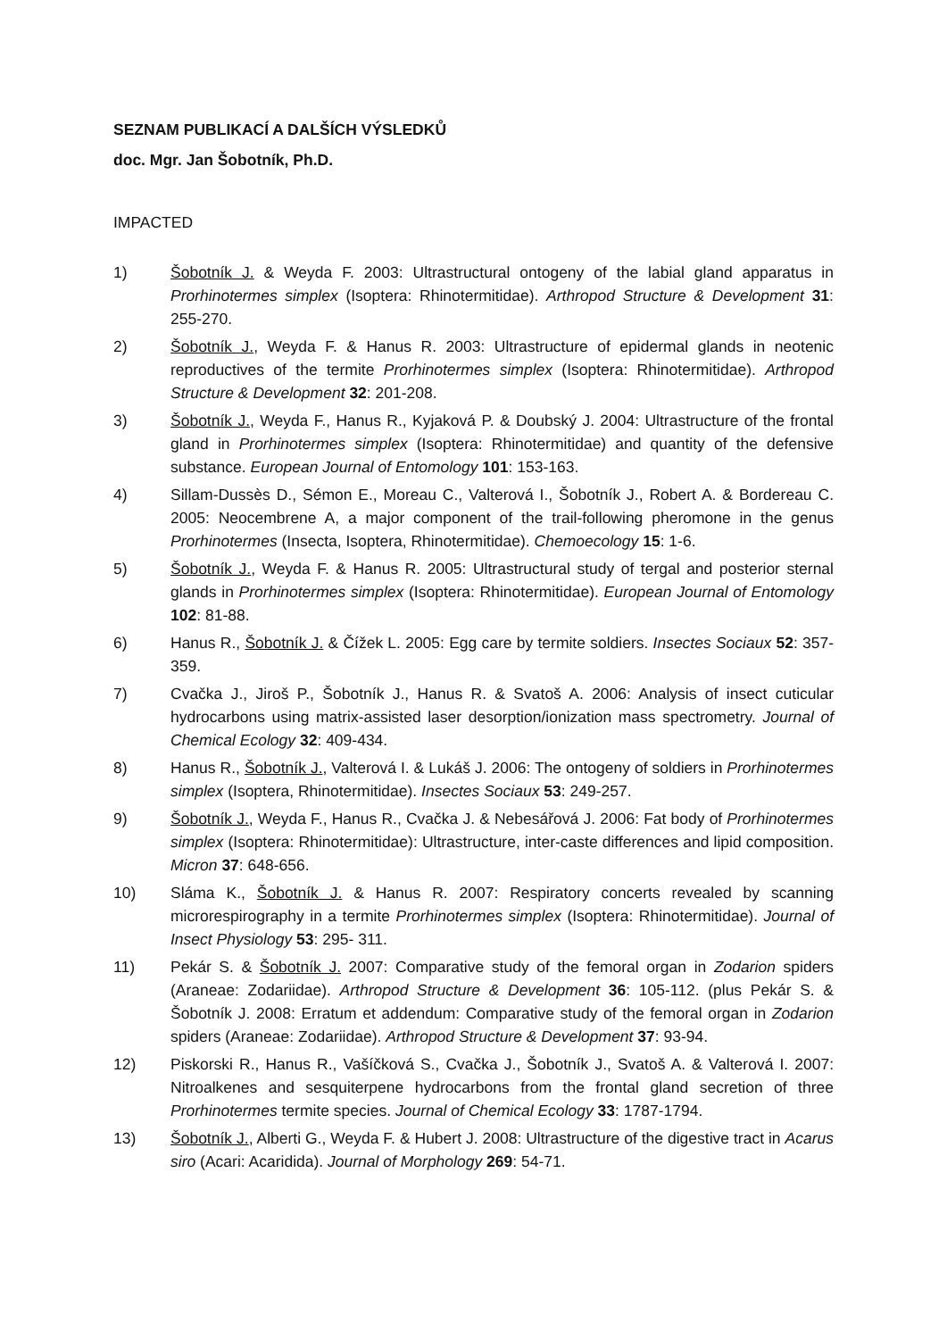SEZNAM PUBLIKACÍ A DALŠÍCH VÝSLEDKŮ
doc. Mgr. Jan Šobotník, Ph.D.
IMPACTED
1) Šobotník J. & Weyda F. 2003: Ultrastructural ontogeny of the labial gland apparatus in Prorhinotermes simplex (Isoptera: Rhinotermitidae). Arthropod Structure & Development 31: 255-270.
2) Šobotník J., Weyda F. & Hanus R. 2003: Ultrastructure of epidermal glands in neotenic reproductives of the termite Prorhinotermes simplex (Isoptera: Rhinotermitidae). Arthropod Structure & Development 32: 201-208.
3) Šobotník J., Weyda F., Hanus R., Kyjaková P. & Doubský J. 2004: Ultrastructure of the frontal gland in Prorhinotermes simplex (Isoptera: Rhinotermitidae) and quantity of the defensive substance. European Journal of Entomology 101: 153-163.
4) Sillam-Dussès D., Sémon E., Moreau C., Valterová I., Šobotník J., Robert A. & Bordereau C. 2005: Neocembrene A, a major component of the trail-following pheromone in the genus Prorhinotermes (Insecta, Isoptera, Rhinotermitidae). Chemoecology 15: 1-6.
5) Šobotník J., Weyda F. & Hanus R. 2005: Ultrastructural study of tergal and posterior sternal glands in Prorhinotermes simplex (Isoptera: Rhinotermitidae). European Journal of Entomology 102: 81-88.
6) Hanus R., Šobotník J. & Čížek L. 2005: Egg care by termite soldiers. Insectes Sociaux 52: 357-359.
7) Cvačka J., Jiroš P., Šobotník J., Hanus R. & Svatoš A. 2006: Analysis of insect cuticular hydrocarbons using matrix-assisted laser desorption/ionization mass spectrometry. Journal of Chemical Ecology 32: 409-434.
8) Hanus R., Šobotník J., Valterová I. & Lukáš J. 2006: The ontogeny of soldiers in Prorhinotermes simplex (Isoptera, Rhinotermitidae). Insectes Sociaux 53: 249-257.
9) Šobotník J., Weyda F., Hanus R., Cvačka J. & Nebesářová J. 2006: Fat body of Prorhinotermes simplex (Isoptera: Rhinotermitidae): Ultrastructure, inter-caste differences and lipid composition. Micron 37: 648-656.
10) Sláma K., Šobotník J. & Hanus R. 2007: Respiratory concerts revealed by scanning microrespirography in a termite Prorhinotermes simplex (Isoptera: Rhinotermitidae). Journal of Insect Physiology 53: 295- 311.
11) Pekár S. & Šobotník J. 2007: Comparative study of the femoral organ in Zodarion spiders (Araneae: Zodariidae). Arthropod Structure & Development 36: 105-112. (plus Pekár S. & Šobotník J. 2008: Erratum et addendum: Comparative study of the femoral organ in Zodarion spiders (Araneae: Zodariidae). Arthropod Structure & Development 37: 93-94.
12) Piskorski R., Hanus R., Vašíčková S., Cvačka J., Šobotník J., Svatoš A. & Valterová I. 2007: Nitroalkenes and sesquiterpene hydrocarbons from the frontal gland secretion of three Prorhinotermes termite species. Journal of Chemical Ecology 33: 1787-1794.
13) Šobotník J., Alberti G., Weyda F. & Hubert J. 2008: Ultrastructure of the digestive tract in Acarus siro (Acari: Acaridida). Journal of Morphology 269: 54-71.